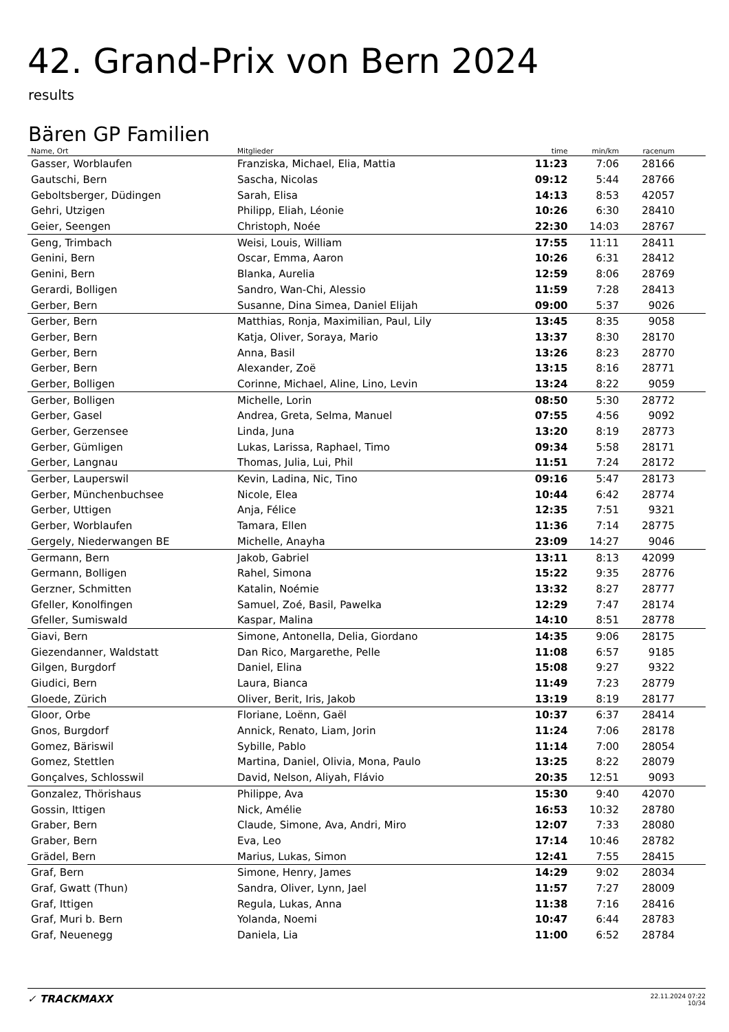42. Grand-Prix von Bern 2024
results
Bären GP Familien
| Name, Ort | Mitglieder | time | min/km | racenum | |
| --- | --- | --- | --- | --- | --- |
| Gasser, Worblaufen | Franziska, Michael, Elia, Mattia | 11:23 | 7:06 | 28166 | |
| Gautschi, Bern | Sascha, Nicolas | 09:12 | 5:44 | 28766 | |
| Geboltsberger, Düdingen | Sarah, Elisa | 14:13 | 8:53 | 42057 | |
| Gehri, Utzigen | Philipp, Eliah, Léonie | 10:26 | 6:30 | 28410 | |
| Geier, Seengen | Christoph, Noée | 22:30 | 14:03 | 28767 | |
| Geng, Trimbach | Weisi, Louis, William | 17:55 | 11:11 | 28411 | |
| Genini, Bern | Oscar, Emma, Aaron | 10:26 | 6:31 | 28412 | |
| Genini, Bern | Blanka, Aurelia | 12:59 | 8:06 | 28769 | |
| Gerardi, Bolligen | Sandro, Wan-Chi, Alessio | 11:59 | 7:28 | 28413 | |
| Gerber, Bern | Susanne, Dina Simea, Daniel Elijah | 09:00 | 5:37 | 9026 | |
| Gerber, Bern | Matthias, Ronja, Maximilian, Paul, Lily | 13:45 | 8:35 | 9058 | |
| Gerber, Bern | Katja, Oliver, Soraya, Mario | 13:37 | 8:30 | 28170 | |
| Gerber, Bern | Anna, Basil | 13:26 | 8:23 | 28770 | |
| Gerber, Bern | Alexander, Zoë | 13:15 | 8:16 | 28771 | |
| Gerber, Bolligen | Corinne, Michael, Aline, Lino, Levin | 13:24 | 8:22 | 9059 | |
| Gerber, Bolligen | Michelle, Lorin | 08:50 | 5:30 | 28772 | |
| Gerber, Gasel | Andrea, Greta, Selma, Manuel | 07:55 | 4:56 | 9092 | |
| Gerber, Gerzensee | Linda, Juna | 13:20 | 8:19 | 28773 | |
| Gerber, Gümligen | Lukas, Larissa, Raphael, Timo | 09:34 | 5:58 | 28171 | |
| Gerber, Langnau | Thomas, Julia, Lui, Phil | 11:51 | 7:24 | 28172 | |
| Gerber, Lauperswil | Kevin, Ladina, Nic, Tino | 09:16 | 5:47 | 28173 | |
| Gerber, Münchenbuchsee | Nicole, Elea | 10:44 | 6:42 | 28774 | |
| Gerber, Uttigen | Anja, Félice | 12:35 | 7:51 | 9321 | |
| Gerber, Worblaufen | Tamara, Ellen | 11:36 | 7:14 | 28775 | |
| Gergely, Niederwangen BE | Michelle, Anayha | 23:09 | 14:27 | 9046 | |
| Germann, Bern | Jakob, Gabriel | 13:11 | 8:13 | 42099 | |
| Germann, Bolligen | Rahel, Simona | 15:22 | 9:35 | 28776 | |
| Gerzner, Schmitten | Katalin, Noémie | 13:32 | 8:27 | 28777 | |
| Gfeller, Konolfingen | Samuel, Zoé, Basil, Pawelka | 12:29 | 7:47 | 28174 | |
| Gfeller, Sumiswald | Kaspar, Malina | 14:10 | 8:51 | 28778 | |
| Giavi, Bern | Simone, Antonella, Delia, Giordano | 14:35 | 9:06 | 28175 | |
| Giezendanner, Waldstatt | Dan Rico, Margarethe, Pelle | 11:08 | 6:57 | 9185 | |
| Gilgen, Burgdorf | Daniel, Elina | 15:08 | 9:27 | 9322 | |
| Giudici, Bern | Laura, Bianca | 11:49 | 7:23 | 28779 | |
| Gloede, Zürich | Oliver, Berit, Iris, Jakob | 13:19 | 8:19 | 28177 | |
| Gloor, Orbe | Floriane, Loënn, Gaël | 10:37 | 6:37 | 28414 | |
| Gnos, Burgdorf | Annick, Renato, Liam, Jorin | 11:24 | 7:06 | 28178 | |
| Gomez, Bäriswil | Sybille, Pablo | 11:14 | 7:00 | 28054 | |
| Gomez, Stettlen | Martina, Daniel, Olivia, Mona, Paulo | 13:25 | 8:22 | 28079 | |
| Gonçalves, Schlosswil | David, Nelson, Aliyah, Flávio | 20:35 | 12:51 | 9093 | |
| Gonzalez, Thörishaus | Philippe, Ava | 15:30 | 9:40 | 42070 | |
| Gossin, Ittigen | Nick, Amélie | 16:53 | 10:32 | 28780 | |
| Graber, Bern | Claude, Simone, Ava, Andri, Miro | 12:07 | 7:33 | 28080 | |
| Graber, Bern | Eva, Leo | 17:14 | 10:46 | 28782 | |
| Grädel, Bern | Marius, Lukas, Simon | 12:41 | 7:55 | 28415 | |
| Graf, Bern | Simone, Henry, James | 14:29 | 9:02 | 28034 | |
| Graf, Gwatt (Thun) | Sandra, Oliver, Lynn, Jael | 11:57 | 7:27 | 28009 | |
| Graf, Ittigen | Regula, Lukas, Anna | 11:38 | 7:16 | 28416 | |
| Graf, Muri b. Bern | Yolanda, Noemi | 10:47 | 6:44 | 28783 | |
| Graf, Neuenegg | Daniela, Lia | 11:00 | 6:52 | 28784 | |
✓ TRACKMAXX
22.11.2024 07:22
10/34